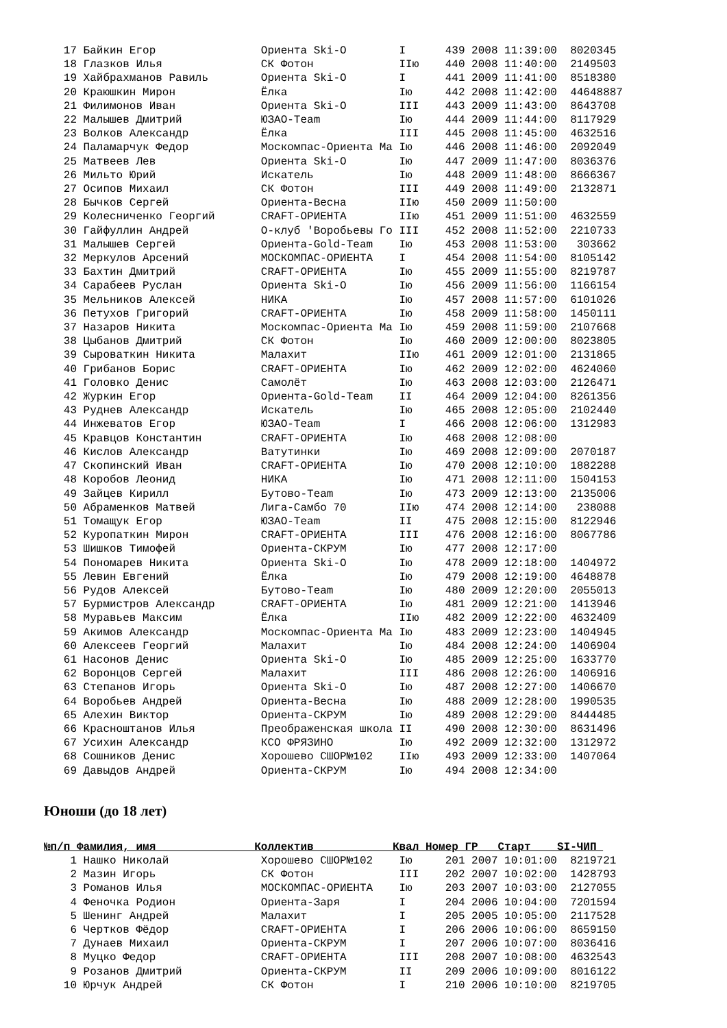17 Байкин Егор                Ориента Ski-O        I      439 2008 11:39:00  8020345
   18 Глазков Илья               СК Фотон             IIю    440 2008 11:40:00  2149503
   19 Хайбрахманов Равиль        Ориента Ski-O        I      441 2009 11:41:00  8518380
   20 Краюшкин Мирон             Ёлка                 Iю     442 2008 11:42:00  44648887
   21 Филимонов Иван             Ориента Ski-O        III    443 2009 11:43:00  8643708
   22 Малышев Дмитрий            ЮЗАО-Team            Iю     444 2009 11:44:00  8117929
   23 Волков Александр           Ёлка                 III    445 2008 11:45:00  4632516
   24 Паламарчук Федор           Москомпас-Ориента Ма Iю     446 2008 11:46:00  2092049
   25 Матвеев Лев                Ориента Ski-O        Iю     447 2009 11:47:00  8036376
   26 Мильто Юрий                Искатель             Iю     448 2009 11:48:00  8666367
   27 Осипов Михаил              СК Фотон             III    449 2008 11:49:00  2132871
   28 Бычков Сергей              Ориента-Весна        IIю    450 2009 11:50:00
   29 Колесниченко Георгий       CRAFT-ОРИЕНТА        IIю    451 2009 11:51:00  4632559
   30 Гайфуллин Андрей           О-клуб 'Воробьевы Го III    452 2008 11:52:00  2210733
   31 Малышев Сергей             Ориента-Gold-Team    Iю     453 2008 11:53:00   303662
   32 Меркулов Арсений           МОСКОМПАС-ОРИЕНТА    I      454 2008 11:54:00  8105142
   33 Бахтин Дмитрий             CRAFT-ОРИЕНТА        Iю     455 2009 11:55:00  8219787
   34 Сарабеев Руслан            Ориента Ski-O        Iю     456 2009 11:56:00  1166154
   35 Мельников Алексей          НИКА                 Iю     457 2008 11:57:00  6101026
   36 Петухов Григорий           CRAFT-ОРИЕНТА        Iю     458 2009 11:58:00  1450111
   37 Назаров Никита             Москомпас-Ориента Ма Iю     459 2008 11:59:00  2107668
   38 Цыбанов Дмитрий            СК Фотон             Iю     460 2009 12:00:00  8023805
   39 Сыроваткин Никита          Малахит              IIю    461 2009 12:01:00  2131865
   40 Грибанов Борис             CRAFT-ОРИЕНТА        Iю     462 2009 12:02:00  4624060
   41 Головко Денис              Самолёт              Iю     463 2008 12:03:00  2126471
   42 Журкин Егор                Ориента-Gold-Team    II     464 2009 12:04:00  8261356
   43 Руднев Александр           Искатель             Iю     465 2008 12:05:00  2102440
   44 Инжеватов Егор             ЮЗАО-Team            I      466 2008 12:06:00  1312983
   45 Кравцов Константин         CRAFT-ОРИЕНТА        Iю     468 2008 12:08:00
   46 Кислов Александр           Ватутинки            Iю     469 2008 12:09:00  2070187
   47 Скопинский Иван            CRAFT-ОРИЕНТА        Iю     470 2008 12:10:00  1882288
   48 Коробов Леонид             НИКА                 Iю     471 2008 12:11:00  1504153
   49 Зайцев Кирилл              Бутово-Team          Iю     473 2009 12:13:00  2135006
   50 Абраменков Матвей          Лига-Самбо 70        IIю    474 2008 12:14:00   238088
   51 Томащук Егор               ЮЗАО-Team            II     475 2008 12:15:00  8122946
   52 Куропаткин Мирон           CRAFT-ОРИЕНТА        III    476 2008 12:16:00  8067786
   53 Шишков Тимофей             Ориента-СКРУМ        Iю     477 2008 12:17:00
   54 Пономарев Никита           Ориента Ski-O        Iю     478 2009 12:18:00  1404972
   55 Левин Евгений              Ёлка                 Iю     479 2008 12:19:00  4648878
   56 Рудов Алексей              Бутово-Team          Iю     480 2009 12:20:00  2055013
   57 Бурмистров Александр       CRAFT-ОРИЕНТА        Iю     481 2009 12:21:00  1413946
   58 Муравьев Максим            Ёлка                 IIю    482 2009 12:22:00  4632409
   59 Акимов Александр           Москомпас-Ориента Ма Iю     483 2009 12:23:00  1404945
   60 Алексеев Георгий           Малахит              Iю     484 2008 12:24:00  1406904
   61 Насонов Денис              Ориента Ski-O        Iю     485 2009 12:25:00  1633770
   62 Воронцов Сергей            Малахит              III    486 2008 12:26:00  1406916
   63 Степанов Игорь             Ориента Ski-O        Iю     487 2008 12:27:00  1406670
   64 Воробьев Андрей            Ориента-Весна        Iю     488 2009 12:28:00  1990535
   65 Алехин Виктор              Ориента-СКРУМ        Iю     489 2008 12:29:00  8444485
   66 Красноштанов Илья          Преображенская школа II     490 2008 12:30:00  8631496
   67 Усихин Александр           КСО ФРЯЗИНО          Iю     492 2009 12:32:00  1312972
   68 Сошников Денис             Хорошево СШОР№102    IIю    493 2009 12:33:00  1407064
   69 Давыдов Андрей             Ориента-СКРУМ        Iю     494 2008 12:34:00
Юноши (до 18 лет)
№п/п Фамилия, имя               Коллектив            Квал Номер ГР   Старт    SI-ЧИП 
    1 Нашко Николай              Хорошево СШОР№102    Iю     201 2007 10:01:00  8219721
    2 Мазин Игорь                СК Фотон             III    202 2007 10:02:00  1428793
    3 Романов Илья               МОСКОМПАС-ОРИЕНТА    Iю     203 2007 10:03:00  2127055
    4 Феночка Родион             Ориента-Заря         I      204 2006 10:04:00  7201594
    5 Шенинг Андрей              Малахит              I      205 2005 10:05:00  2117528
    6 Чертков Фёдор              CRAFT-ОРИЕНТА        I      206 2006 10:06:00  8659150
    7 Дунаев Михаил              Ориента-СКРУМ        I      207 2006 10:07:00  8036416
    8 Муцко Федор                CRAFT-ОРИЕНТА        III    208 2007 10:08:00  4632543
    9 Розанов Дмитрий            Ориента-СКРУМ        II     209 2006 10:09:00  8016122
   10 Юрчук Андрей               СК Фотон             I      210 2006 10:10:00  8219705